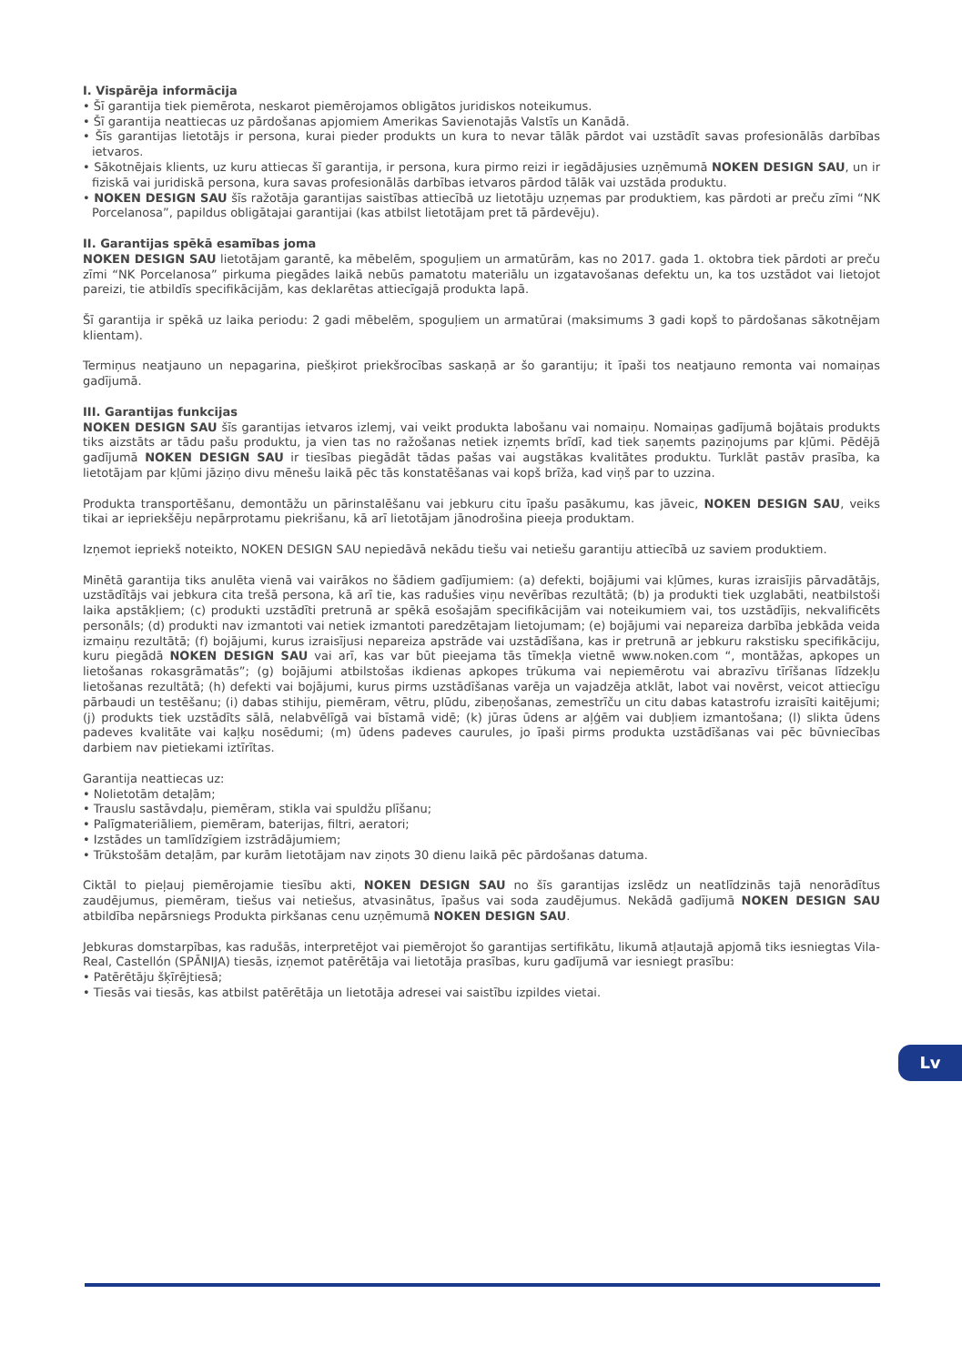I. Vispārēja informācija
• Šī garantija tiek piemērota, neskarot piemērojamos obligātos juridiskos noteikumus.
• Šī garantija neattiecas uz pārdošanas apjomiem Amerikas Savienotajās Valstīs un Kanādā.
• Šīs garantijas lietotājs ir persona, kurai pieder produkts un kura to nevar tālāk pārdot vai uzstādīt savas profesionālās darbības ietvaros.
• Sākotnējais klients, uz kuru attiecas šī garantija, ir persona, kura pirmo reizi ir iegādājusies uzņēmumā NOKEN DESIGN SAU, un ir fiziskā vai juridiskā persona, kura savas profesionālās darbības ietvaros pārdod tālāk vai uzstāda produktu.
• NOKEN DESIGN SAU šīs ražotāja garantijas saistības attiecībā uz lietotāju uzņemas par produktiem, kas pārdoti ar preču zīmi “NK Porcelanosa”, papildus obligātajai garantijai (kas atbilst lietotājam pret tā pārdevēju).
II. Garantijas spēkā esamības joma
NOKEN DESIGN SAU lietotājam garantē, ka mēbelēm, spoguļiem un armatūrām, kas no 2017. gada 1. oktobra tiek pārdoti ar preču zīmi “NK Porcelanosa” pirkuma piegādes laikā nebūs pamatotu materiālu un izgatavošanas defektu un, ka tos uzstādot vai lietojot pareizi, tie atbildīs specifikācijām, kas deklarētas attiecīgajā produkta lapā.
Šī garantija ir spēkā uz laika periodu: 2 gadi mēbelēm, spoguļiem un armatūrai (maksimums 3 gadi kopš to pārdošanas sākotnējam klientam).
Termiņus neatjauno un nepagarina, piešķirot priekšrocības saskaņā ar šo garantiju; it īpaši tos neatjauno remonta vai nomaiņas gadījumā.
III. Garantijas funkcijas
NOKEN DESIGN SAU šīs garantijas ietvaros izlemj, vai veikt produkta labošanu vai nomaiņu. Nomaiņas gadījumā bojātais produkts tiks aizstāts ar tādu pašu produktu, ja vien tas no ražošanas netiek izņemts brīdī, kad tiek saņemts paziņojums par kļūmi. Pēdējā gadījumā NOKEN DESIGN SAU ir tiesības piegādāt tādas pašas vai augstākas kvalitātes produktu. Turklāt pastāv prasība, ka lietotājam par kļūmi jāziņo divu mēnešu laikā pēc tās konstatēšanas vai kopš brīža, kad viņš par to uzzina.
Produkta transportēšanu, demontāžu un pārinstalēšanu vai jebkuru citu īpašu pasākumu, kas jāveic, NOKEN DESIGN SAU, veiks tikai ar iepriekšēju nepārprotamu piekrišanu, kā arī lietotājam jānodrošina pieeja produktam.
Izņemot iepriekš noteikto, NOKEN DESIGN SAU nepiedāvā nekādu tiešu vai netiešu garantiju attiecībā uz saviem produktiem.
Minētā garantija tiks anulēta vienā vai vairākos no šādiem gadījumiem: (a) defekti, bojājumi vai kļūmes, kuras izraisījis pārvadātājs, uzstādītājs vai jebkura cita trešā persona, kā arī tie, kas radušies viņu nevērības rezultātā; (b) ja produkti tiek uzglabāti, neatbilstoši laika apstākļiem; (c) produkti uzstādīti pretrunā ar spēkā esošajām specifikācijām vai noteikumiem vai, tos uzstādījis, nekvalificēts personāls; (d) produkti nav izmantoti vai netiek izmantoti paredzētajam lietojumam; (e) bojājumi vai nepareiza darbība jebkāda veida izmaiņu rezultātā; (f) bojājumi, kurus izraisījusi nepareiza apstrāde vai uzstādīšana, kas ir pretrunā ar jebkuru rakstisku specifikāciju, kuru piegādā NOKEN DESIGN SAU vai arī, kas var būt pieejama tās tīmekļa vietnē www.noken.com “, montāžas, apkopes un lietošanas rokasgrāmatās”; (g) bojājumi atbilstošas ikdienas apkopes trūkuma vai nepiemērotu vai abrazīvu tīrīšanas līdzekļu lietošanas rezultātā; (h) defekti vai bojājumi, kurus pirms uzstādīšanas varēja un vajadzēja atklāt, labot vai novērst, veicot attiecīgu pārbaudi un testēšanu; (i) dabas stihiju, piemēram, vētru, plūdu, zibeņošanas, zemestrīču un citu dabas katastrofu izraisīti kaitējumi; (j) produkts tiek uzstādīts sālā, nelabvēlīgā vai bīstamā vidē; (k) jūras ūdens ar aļģēm vai dubļiem izmantošana; (l) slikta ūdens padeves kvalitāte vai kaļķu nosēdumi; (m) ūdens padeves caurules, jo īpaši pirms produkta uzstādīšanas vai pēc būvniecības darbiem nav pietiekami iztīrītas.
Garantija neattiecas uz:
• Nolietotām detaļām;
• Trauslu sastāvdaļu, piemēram, stikla vai spuldžu plīšanu;
• Palīgmateriāliem, piemēram, baterijas, filtri, aeratori;
• Izstādes un tamlīdzīgiem izstrādājumiem;
• Trūkstošām detaļām, par kurām lietotājam nav ziņots 30 dienu laikā pēc pārdošanas datuma.
Ciktāl to pieļauj piemērojamie tiesību akti, NOKEN DESIGN SAU no šīs garantijas izslēdz un neatlīdzinās tajā nenorādītus zaudējumus, piemēram, tiešus vai netiešus, atvasinātus, īpašus vai soda zaudējumus. Nekādā gadījumā NOKEN DESIGN SAU atbildība nepārsniegs Produkta pirkšanas cenu uzņēmumā NOKEN DESIGN SAU.
Jebkuras domstarpības, kas radušās, interpretējot vai piemērojot šo garantijas sertifikātu, likumā atļautajā apjomā tiks iesniegtas Vila-Real, Castellón (SPĀNIJA) tiesās, izņemot patērētāja vai lietotāja prasības, kuru gadījumā var iesniegt prasību:
• Patērētāju šķīrējtiesā;
• Tiesās vai tiesās, kas atbilst patērētāja un lietotāja adresei vai saistību izpildes vietai.
Lv